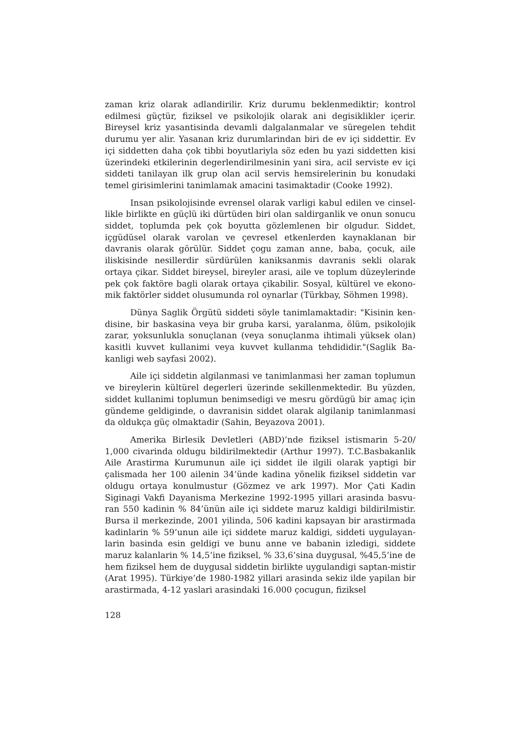zaman kriz olarak adlandirilir. Kriz durumu beklenmediktir; kontrol edilmesi güçtür, fiziksel ve psikolojik olarak ani degisiklikler içerir. Bireysel kriz yasantisinda devamli dalgalanmalar ve süregelen tehdit durumu yer alir. Yasanan kriz durumlarindan biri de ev içi siddettir. Ev içi siddetten daha çok tibbi boyutlariyla söz eden bu yazi siddetten kisi üzerindeki etkilerinin degerlendirilmesinin yani sira, acil serviste ev içi siddeti tanilayan ilk grup olan acil servis hemsirelerinin bu konudaki temel girisimlerini tanimlamak amacini tasimaktadir (Cooke 1992).
Insan psikolojisinde evrensel olarak varligi kabul edilen ve cinsel-likle birlikte en güçlü iki dürtüden biri olan saldirganlik ve onun sonucu siddet, toplumda pek çok boyutta gözlemlenen bir olgudur. Siddet, içgüdüsel olarak varolan ve çevresel etkenlerden kaynaklanan bir davranis olarak görülür. Siddet çogu zaman anne, baba, çocuk, aile iliskisinde nesillerdir sürdürülen kaniksanmis davranis sekli olarak ortaya çikar. Siddet bireysel, bireyler arasi, aile ve toplum düzeylerinde pek çok faktöre bagli olarak ortaya çikabilir. Sosyal, kültürel ve ekono-mik faktörler siddet olusumunda rol oynarlar (Türkbay, Söhmen 1998).
Dünya Saglik Örgütü siddeti söyle tanimlamaktadir: "Kisinin ken-disine, bir baskasina veya bir gruba karsi, yaralanma, ölüm, psikolojik zarar, yoksunlukla sonuçlanan (veya sonuçlanma ihtimali yüksek olan) kasitli kuvvet kullanimi veya kuvvet kullanma tehdididir."(Saglik Ba-kanligi web sayfasi 2002).
Aile içi siddetin algilanmasi ve tanimlanmasi her zaman toplumun ve bireylerin kültürel degerleri üzerinde sekillenmektedir. Bu yüzden, siddet kullanimi toplumun benimsedigi ve mesru gördügü bir amaç için gündeme geldiginde, o davranisin siddet olarak algilanip tanimlanmasi da oldukça güç olmaktadir (Sahin, Beyazova 2001).
Amerika Birlesik Devletleri (ABD)’nde fiziksel istismarin 5-20/ 1,000 civarinda oldugu bildirilmektedir (Arthur 1997). T.C.Basbakanlik Aile Arastirma Kurumunun aile içi siddet ile ilgili olarak yaptigi bir çalismada her 100 ailenin 34’ünde kadina yönelik fiziksel siddetin var oldugu ortaya konulmustur (Gözmez ve ark 1997). Mor Çati Kadin Siginagi Vakfi Dayanisma Merkezine 1992-1995 yillari arasinda basvu-ran 550 kadinin % 84’ünün aile içi siddete maruz kaldigi bildirilmistir. Bursa il merkezinde, 2001 yilinda, 506 kadini kapsayan bir arastirmada kadinlarin % 59’unun aile içi siddete maruz kaldigi, siddeti uygulayan-larin basinda esin geldigi ve bunu anne ve babanin izledigi, siddete maruz kalanlarin % 14,5’ine fiziksel, % 33,6’sina duygusal, %45,5’ine de hem fiziksel hem de duygusal siddetin birlikte uygulandigi saptan-mistir (Arat 1995). Türkiye’de 1980-1982 yillari arasinda sekiz ilde yapilan bir arastirmada, 4-12 yaslari arasindaki 16.000 çocugun, fiziksel
128